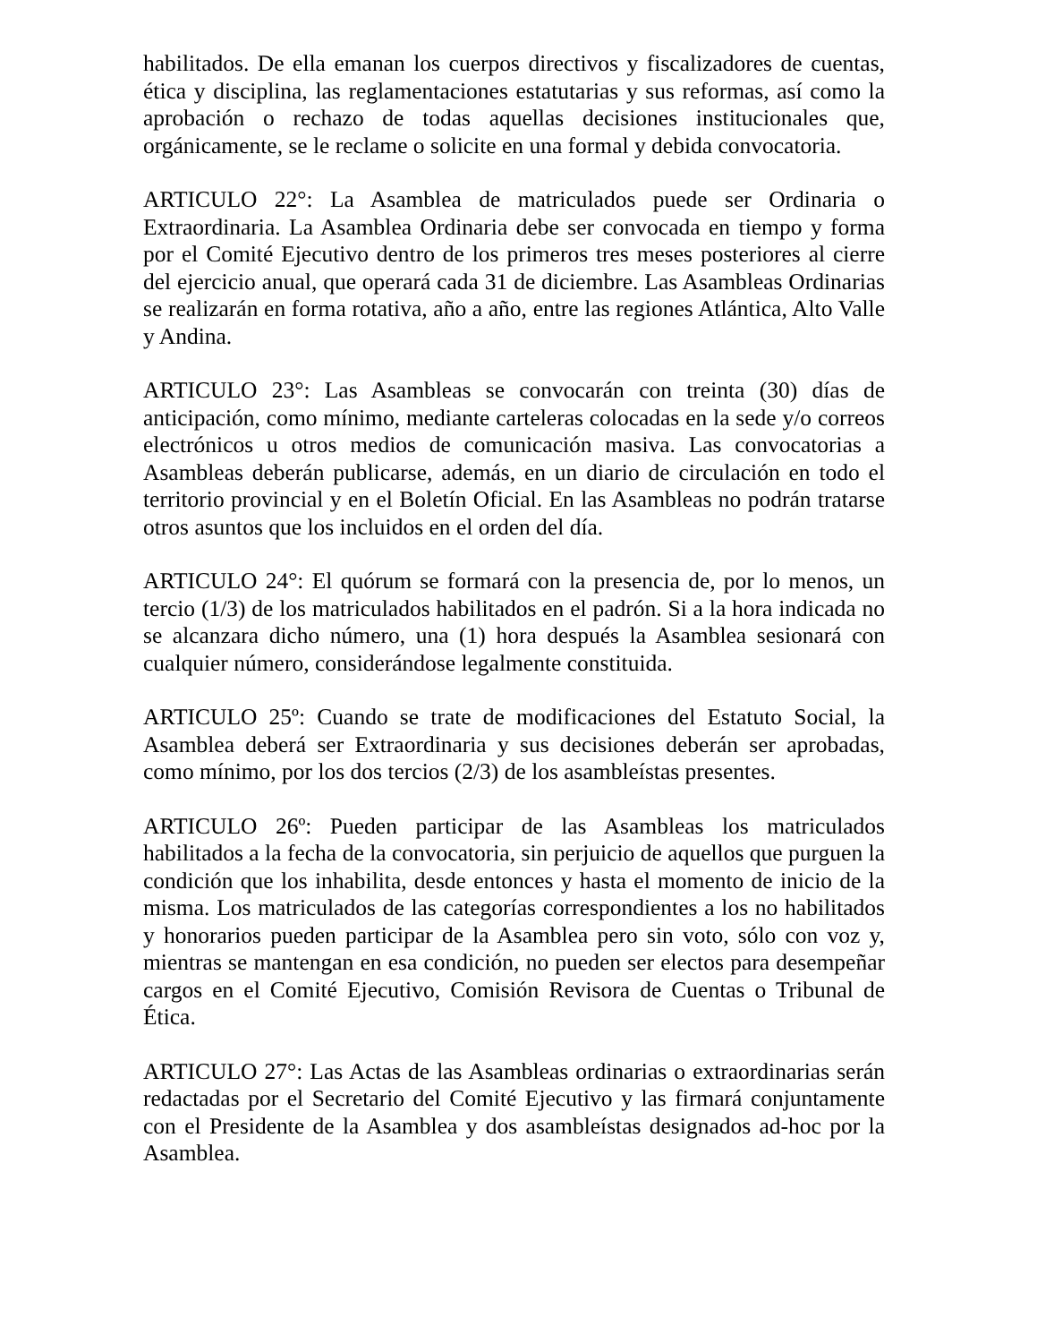habilitados. De ella emanan los cuerpos directivos y fiscalizadores de cuentas, ética y disciplina, las reglamentaciones estatutarias y sus reformas, así como la aprobación o rechazo de todas aquellas decisiones institucionales que, orgánicamente, se le reclame o solicite en una formal y debida convocatoria.
ARTICULO 22°: La Asamblea de matriculados puede ser Ordinaria o Extraordinaria. La Asamblea Ordinaria debe ser convocada en tiempo y forma por el Comité Ejecutivo dentro de los primeros tres meses posteriores al cierre del ejercicio anual, que operará cada 31 de diciembre. Las Asambleas Ordinarias se realizarán en forma rotativa, año a año, entre las regiones Atlántica, Alto Valle y Andina.
ARTICULO 23°: Las Asambleas se convocarán con treinta (30) días de anticipación, como mínimo, mediante carteleras colocadas en la sede y/o correos electrónicos u otros medios de comunicación masiva. Las convocatorias a Asambleas deberán publicarse, además, en un diario de circulación en todo el territorio provincial y en el Boletín Oficial. En las Asambleas no podrán tratarse otros asuntos que los incluidos en el orden del día.
ARTICULO 24°: El quórum se formará con la presencia de, por lo menos, un tercio (1/3) de los matriculados habilitados en el padrón. Si a la hora indicada no se alcanzara dicho número, una (1) hora después la Asamblea sesionará con cualquier número, considerándose legalmente constituida.
ARTICULO 25º: Cuando se trate de modificaciones del Estatuto Social, la Asamblea deberá ser Extraordinaria y sus decisiones deberán ser aprobadas, como mínimo, por los dos tercios (2/3) de los asambleístas presentes.
ARTICULO 26º: Pueden participar de las Asambleas los matriculados habilitados a la fecha de la convocatoria, sin perjuicio de aquellos que purguen la condición que los inhabilita, desde entonces y hasta el momento de inicio de la misma. Los matriculados de las categorías correspondientes a los no habilitados y honorarios pueden participar de la Asamblea pero sin voto, sólo con voz y, mientras se mantengan en esa condición, no pueden ser electos para desempeñar cargos en el Comité Ejecutivo, Comisión Revisora de Cuentas o Tribunal de Ética.
ARTICULO 27°: Las Actas de las Asambleas ordinarias o extraordinarias serán redactadas por el Secretario del Comité Ejecutivo y las firmará conjuntamente con el Presidente de la Asamblea y dos asambleístas designados ad-hoc por la Asamblea.